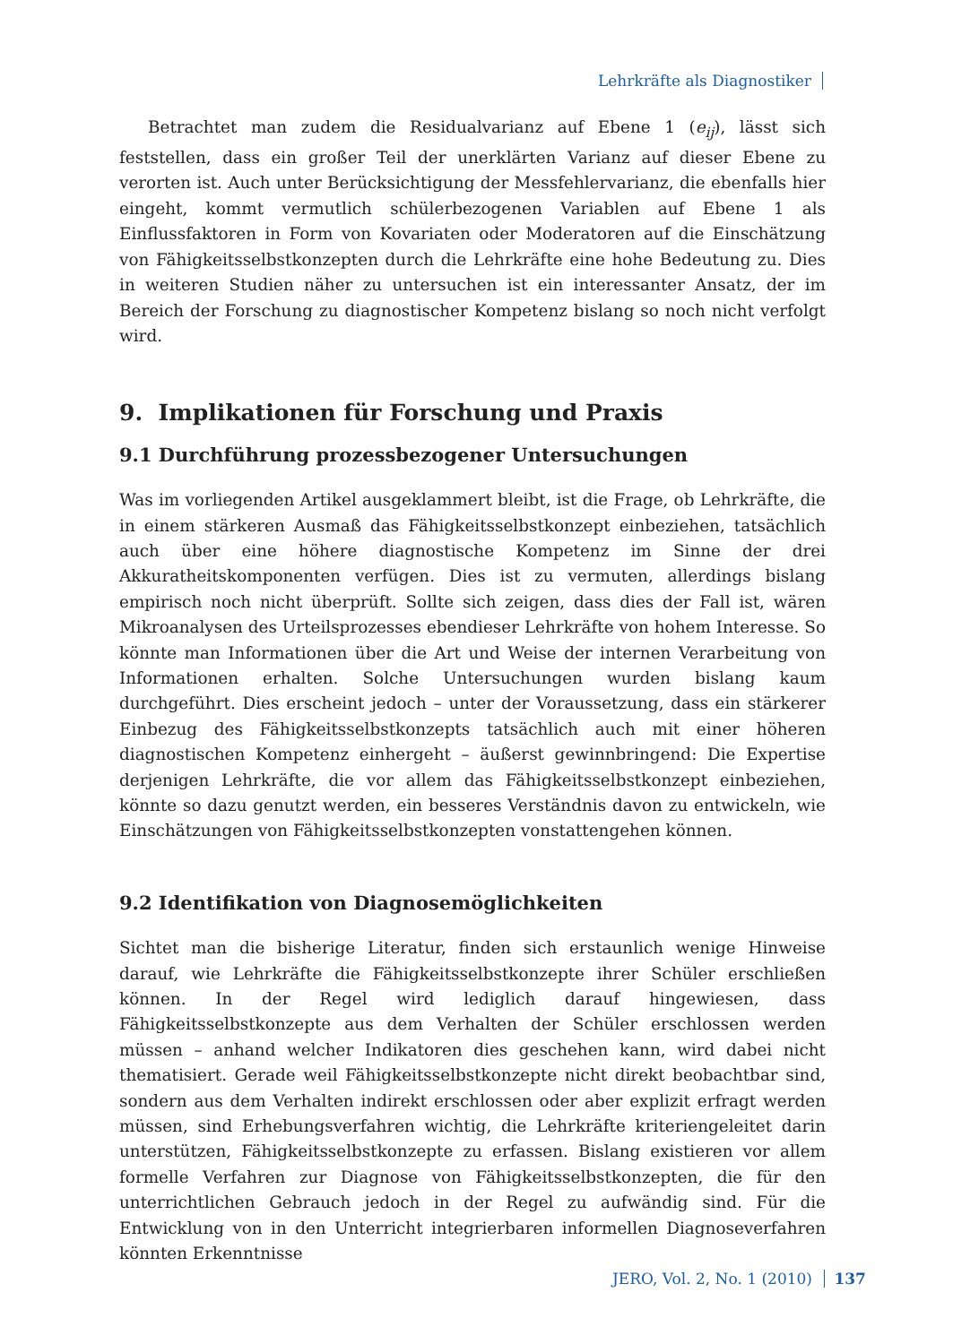Lehrkräfte als Diagnostiker
Betrachtet man zudem die Residualvarianz auf Ebene 1 (e<sub>ij</sub>), lässt sich feststellen, dass ein großer Teil der unerklärten Varianz auf dieser Ebene zu verorten ist. Auch unter Berücksichtigung der Messfehlervarianz, die ebenfalls hier eingeht, kommt vermutlich schülerbezogenen Variablen auf Ebene 1 als Einflussfaktoren in Form von Kovariaten oder Moderatoren auf die Einschätzung von Fähigkeitsselbstkonzepten durch die Lehrkräfte eine hohe Bedeutung zu. Dies in weiteren Studien näher zu untersuchen ist ein interessanter Ansatz, der im Bereich der Forschung zu diagnostischer Kompetenz bislang so noch nicht verfolgt wird.
9. Implikationen für Forschung und Praxis
9.1 Durchführung prozessbezogener Untersuchungen
Was im vorliegenden Artikel ausgeklammert bleibt, ist die Frage, ob Lehrkräfte, die in einem stärkeren Ausmaß das Fähigkeitsselbstkonzept einbeziehen, tatsächlich auch über eine höhere diagnostische Kompetenz im Sinne der drei Akkuratheitskomponenten verfügen. Dies ist zu vermuten, allerdings bislang empirisch noch nicht überprüft. Sollte sich zeigen, dass dies der Fall ist, wären Mikroanalysen des Urteilsprozesses ebendieser Lehrkräfte von hohem Interesse. So könnte man Informationen über die Art und Weise der internen Verarbeitung von Informationen erhalten. Solche Untersuchungen wurden bislang kaum durchgeführt. Dies erscheint jedoch – unter der Voraussetzung, dass ein stärkerer Einbezug des Fähigkeitsselbstkonzepts tatsächlich auch mit einer höheren diagnostischen Kompetenz einhergeht – äußerst gewinnbringend: Die Expertise derjenigen Lehrkräfte, die vor allem das Fähigkeitsselbstkonzept einbeziehen, könnte so dazu genutzt werden, ein besseres Verständnis davon zu entwickeln, wie Einschätzungen von Fähigkeitsselbstkonzepten vonstattengehen können.
9.2 Identifikation von Diagnosemöglichkeiten
Sichtet man die bisherige Literatur, finden sich erstaunlich wenige Hinweise darauf, wie Lehrkräfte die Fähigkeitsselbstkonzepte ihrer Schüler erschließen können. In der Regel wird lediglich darauf hingewiesen, dass Fähigkeitsselbstkonzepte aus dem Verhalten der Schüler erschlossen werden müssen – anhand welcher Indikatoren dies geschehen kann, wird dabei nicht thematisiert. Gerade weil Fähigkeitsselbstkonzepte nicht direkt beobachtbar sind, sondern aus dem Verhalten indirekt erschlossen oder aber explizit erfragt werden müssen, sind Erhebungsverfahren wichtig, die Lehrkräfte kriteriengeleitet darin unterstützen, Fähigkeitsselbstkonzepte zu erfassen. Bislang existieren vor allem formelle Verfahren zur Diagnose von Fähigkeitsselbstkonzepten, die für den unterrichtlichen Gebrauch jedoch in der Regel zu aufwändig sind. Für die Entwicklung von in den Unterricht integrierbaren informellen Diagnoseverfahren könnten Erkenntnisse
JERO, Vol. 2, No. 1 (2010) 137